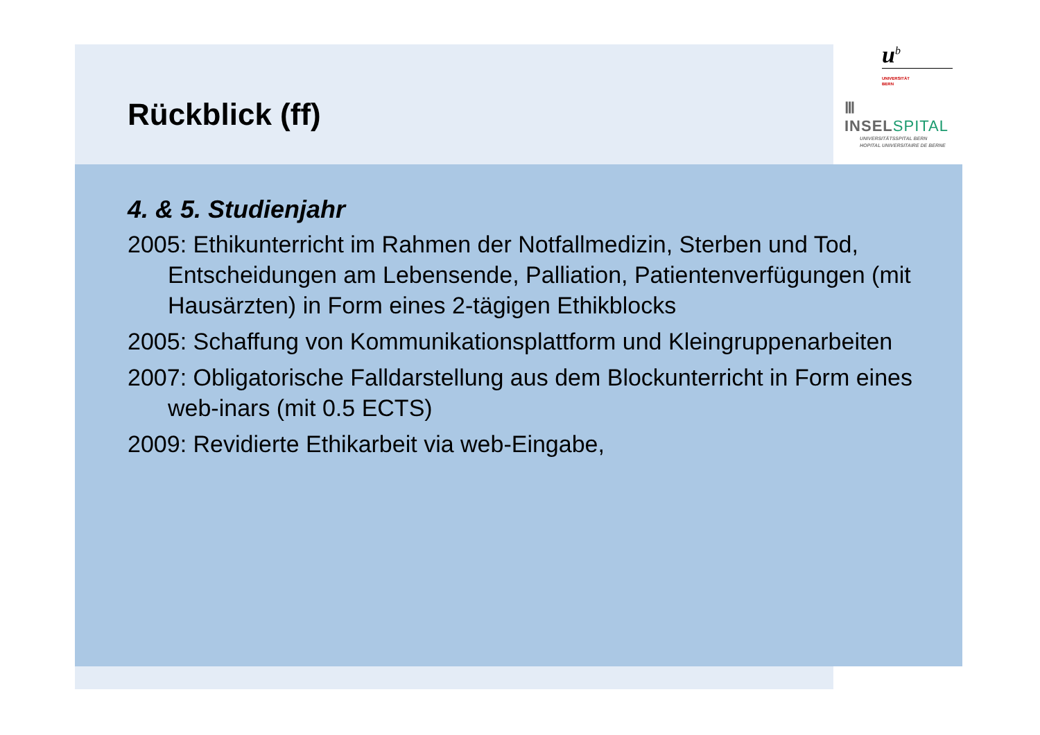Rückblick (ff)
u<sup>b</sup>
UNIVERSITÄT
BERN
Ⅲ INSELSPITAL
UNIVERSITÄTSSPITAL BERN
HOPITAL UNIVERSITAIRE DE BERNE
4. & 5. Studienjahr
2005: Ethikunterricht im Rahmen der Notfallmedizin, Sterben und Tod, Entscheidungen am Lebensende, Palliation, Patientenverfügungen (mit Hausärzten) in Form eines 2-tägigen Ethikblocks
2005: Schaffung von Kommunikationsplattform und Kleingruppenarbeiten
2007: Obligatorische Falldarstellung aus dem Blockunterricht in Form eines web-inars (mit 0.5 ECTS)
2009: Revidierte Ethikarbeit via web-Eingabe,